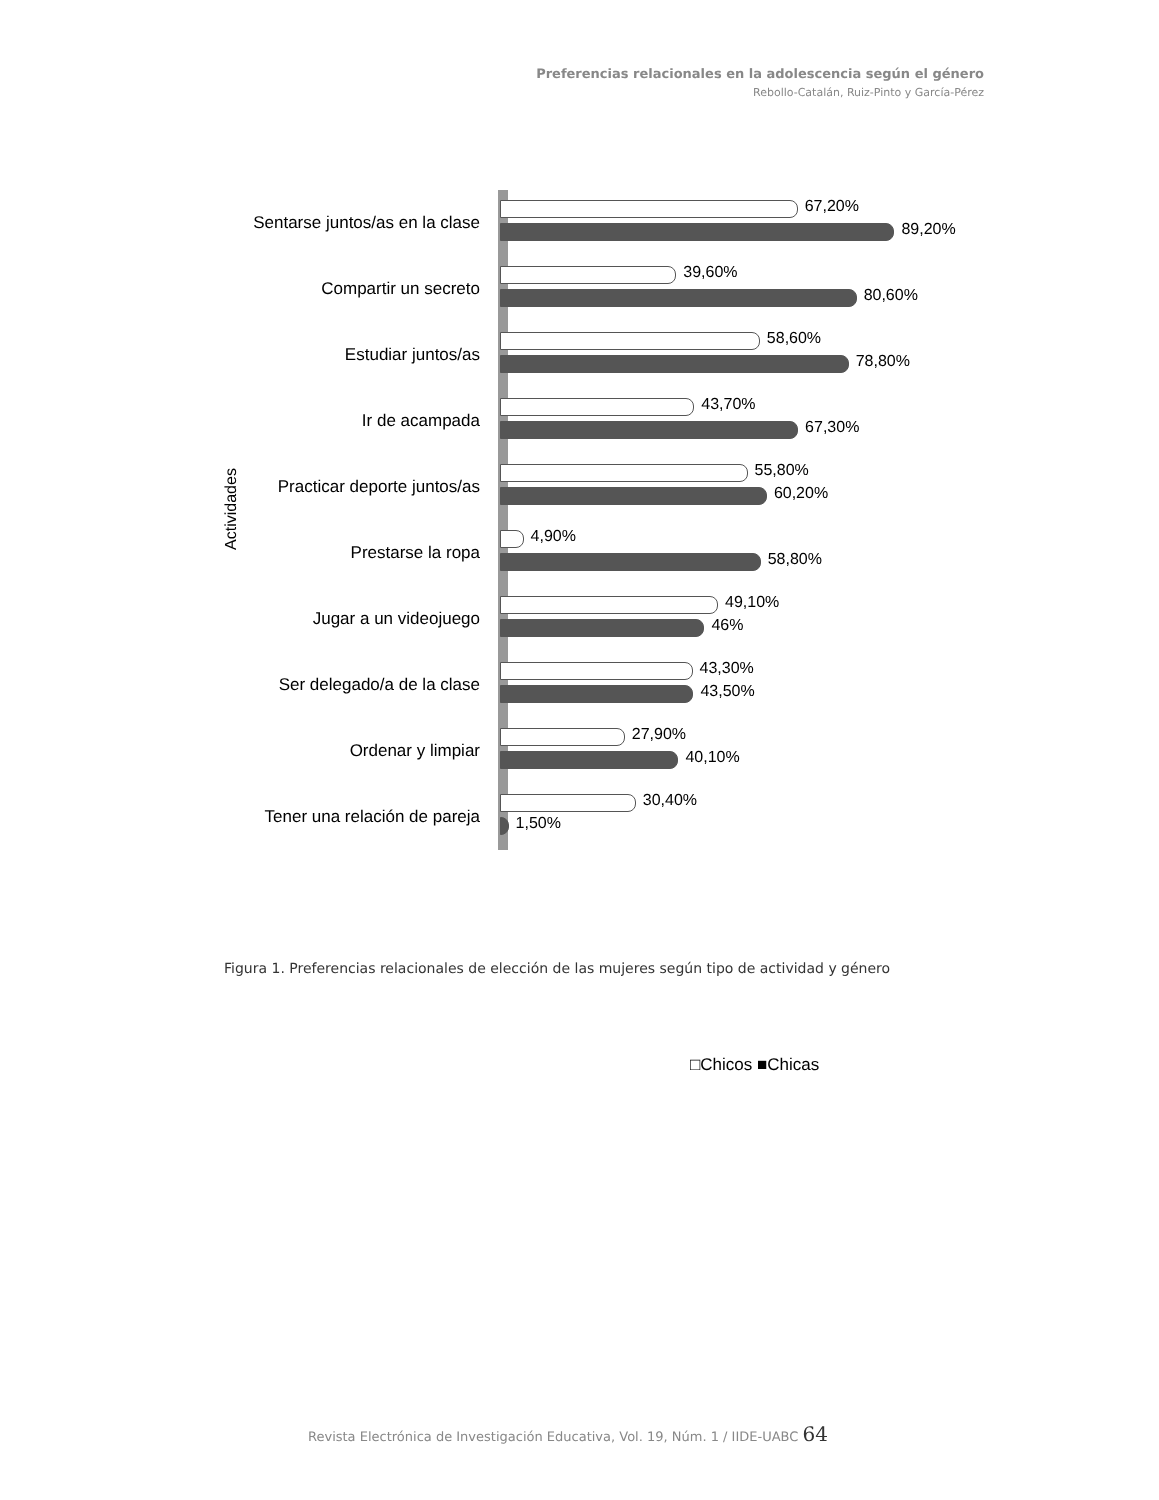Preferencias relacionales en la adolescencia según el género
Rebollo-Catalán, Ruiz-Pinto y García-Pérez
Actividades
Sentarse juntos/as en la clase
67,20%
89,20%
Compartir un secreto
39,60%
80,60%
Estudiar juntos/as
58,60%
78,80%
Ir de acampada
43,70%
67,30%
Practicar deporte juntos/as
55,80%
60,20%
Prestarse la ropa
4,90%
58,80%
Jugar a un videojuego
49,10%
46%
Ser delegado/a de la clase
43,30%
43,50%
Ordenar y limpiar
27,90%
40,10%
Tener una relación de pareja
30,40%
1,50%
□Chicos ■Chicas
Figura 1. Preferencias relacionales de elección de las mujeres según tipo de actividad y género
Revista Electrónica de Investigación Educativa, Vol. 19, Núm. 1 / IIDE-UABC 64